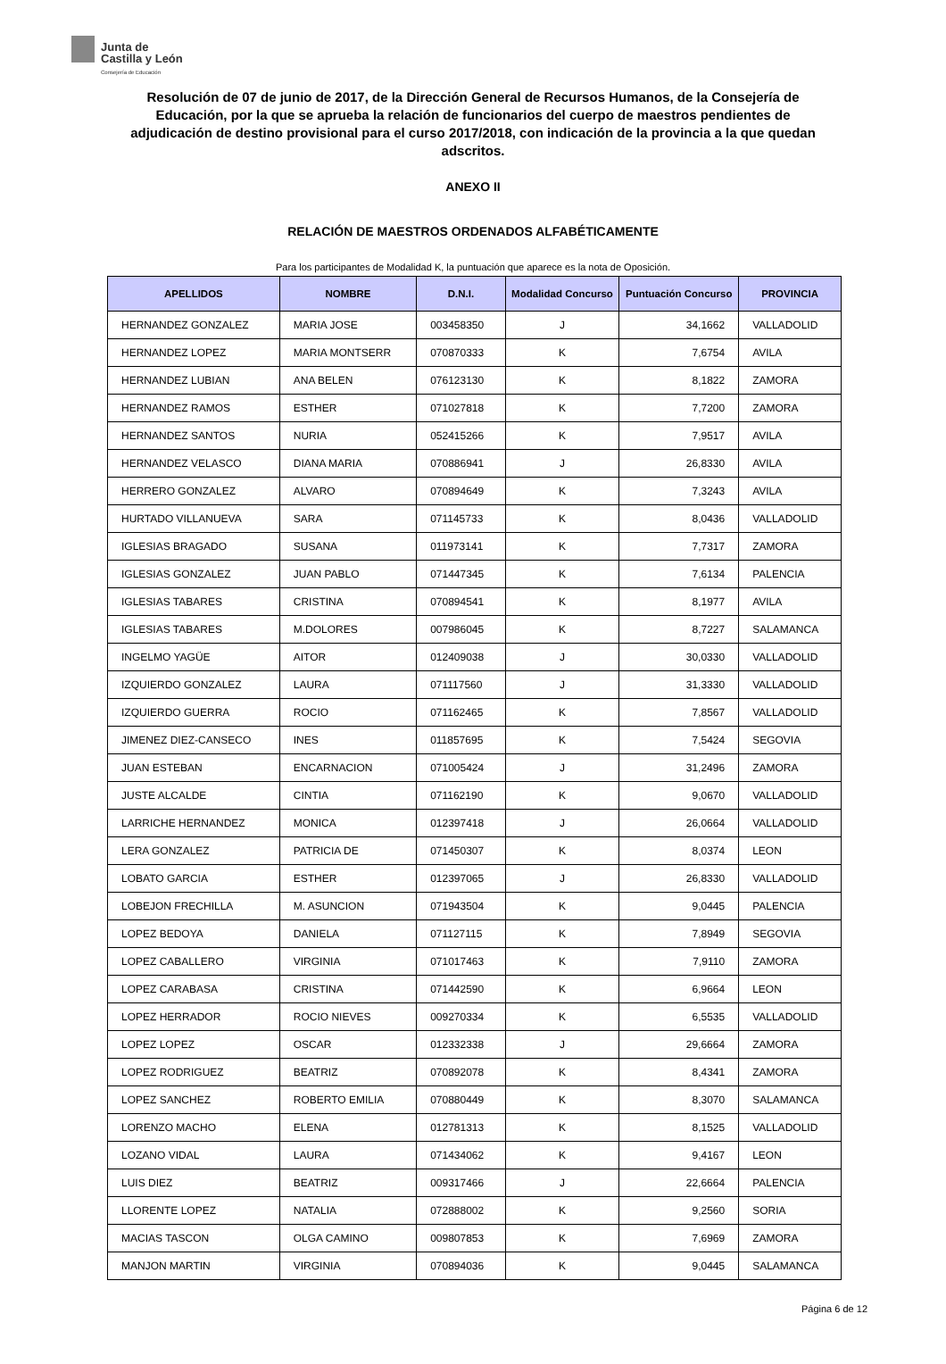Junta de
Castilla y León
Consejería de Educación
Resolución de 07 de junio de 2017, de la Dirección General de Recursos Humanos, de la Consejería de Educación, por la que se aprueba la relación de funcionarios del cuerpo de maestros pendientes de adjudicación de destino provisional para el curso 2017/2018, con indicación de la provincia a la que quedan adscritos.
ANEXO II
RELACIÓN DE MAESTROS ORDENADOS ALFABÉTICAMENTE
Para los participantes de Modalidad K, la puntuación que aparece es la nota de Oposición.
| APELLIDOS | NOMBRE | D.N.I. | Modalidad Concurso | Puntuación Concurso | PROVINCIA |
| --- | --- | --- | --- | --- | --- |
| HERNANDEZ GONZALEZ | MARIA JOSE | 003458350 | J | 34,1662 | VALLADOLID |
| HERNANDEZ LOPEZ | MARIA MONTSERR | 070870333 | K | 7,6754 | AVILA |
| HERNANDEZ LUBIAN | ANA BELEN | 076123130 | K | 8,1822 | ZAMORA |
| HERNANDEZ RAMOS | ESTHER | 071027818 | K | 7,7200 | ZAMORA |
| HERNANDEZ SANTOS | NURIA | 052415266 | K | 7,9517 | AVILA |
| HERNANDEZ VELASCO | DIANA MARIA | 070886941 | J | 26,8330 | AVILA |
| HERRERO GONZALEZ | ALVARO | 070894649 | K | 7,3243 | AVILA |
| HURTADO VILLANUEVA | SARA | 071145733 | K | 8,0436 | VALLADOLID |
| IGLESIAS BRAGADO | SUSANA | 011973141 | K | 7,7317 | ZAMORA |
| IGLESIAS GONZALEZ | JUAN PABLO | 071447345 | K | 7,6134 | PALENCIA |
| IGLESIAS TABARES | CRISTINA | 070894541 | K | 8,1977 | AVILA |
| IGLESIAS TABARES | M.DOLORES | 007986045 | K | 8,7227 | SALAMANCA |
| INGELMO YAGÜE | AITOR | 012409038 | J | 30,0330 | VALLADOLID |
| IZQUIERDO GONZALEZ | LAURA | 071117560 | J | 31,3330 | VALLADOLID |
| IZQUIERDO GUERRA | ROCIO | 071162465 | K | 7,8567 | VALLADOLID |
| JIMENEZ DIEZ-CANSECO | INES | 011857695 | K | 7,5424 | SEGOVIA |
| JUAN ESTEBAN | ENCARNACION | 071005424 | J | 31,2496 | ZAMORA |
| JUSTE ALCALDE | CINTIA | 071162190 | K | 9,0670 | VALLADOLID |
| LARRICHE HERNANDEZ | MONICA | 012397418 | J | 26,0664 | VALLADOLID |
| LERA GONZALEZ | PATRICIA DE | 071450307 | K | 8,0374 | LEON |
| LOBATO GARCIA | ESTHER | 012397065 | J | 26,8330 | VALLADOLID |
| LOBEJON FRECHILLA | M. ASUNCION | 071943504 | K | 9,0445 | PALENCIA |
| LOPEZ BEDOYA | DANIELA | 071127115 | K | 7,8949 | SEGOVIA |
| LOPEZ CABALLERO | VIRGINIA | 071017463 | K | 7,9110 | ZAMORA |
| LOPEZ CARABASA | CRISTINA | 071442590 | K | 6,9664 | LEON |
| LOPEZ HERRADOR | ROCIO NIEVES | 009270334 | K | 6,5535 | VALLADOLID |
| LOPEZ LOPEZ | OSCAR | 012332338 | J | 29,6664 | ZAMORA |
| LOPEZ RODRIGUEZ | BEATRIZ | 070892078 | K | 8,4341 | ZAMORA |
| LOPEZ SANCHEZ | ROBERTO EMILIA | 070880449 | K | 8,3070 | SALAMANCA |
| LORENZO MACHO | ELENA | 012781313 | K | 8,1525 | VALLADOLID |
| LOZANO VIDAL | LAURA | 071434062 | K | 9,4167 | LEON |
| LUIS DIEZ | BEATRIZ | 009317466 | J | 22,6664 | PALENCIA |
| LLORENTE LOPEZ | NATALIA | 072888002 | K | 9,2560 | SORIA |
| MACIAS TASCON | OLGA CAMINO | 009807853 | K | 7,6969 | ZAMORA |
| MANJON MARTIN | VIRGINIA | 070894036 | K | 9,0445 | SALAMANCA |
Página 6 de 12